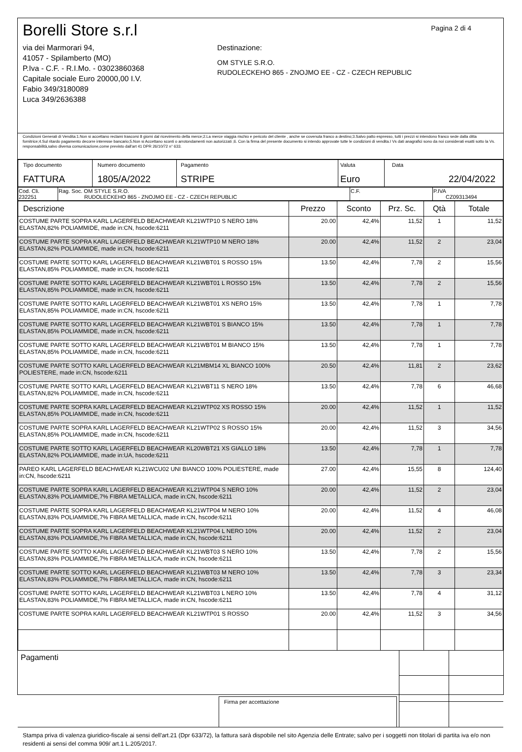Pagina 2 di 4
Borelli Store s.r.l
via dei Marmorari 94,
41057 - Spilamberto (MO)
P.Iva - C.F. - R.I.Mo. - 03023860368
Capitale sociale Euro 20000,00 I.V.
Fabio 349/3180089
Luca 349/2636388
Destinazione:
OM STYLE S.R.O.
RUDOLECKEHO 865 - ZNOJMO EE - CZ - CZECH REPUBLIC
Condizioni Generali di Vendita:1.Non si accettano reclami trascorsi 8 giorni dal ricevimento della merce;2.La merce viaggia rischio e pericolo del cliente , anche se covenuta franco a destino;3.Salvo patto espresso, tutti i prezzi si intendono franco sede dalla ditta fornitrice;4.Sul ritardo pagamento decorre interesse bancario;5.Non si Accettano sconti o arrotondamenti non autorizzati ;6. Con la firma del presente documento si intendo approvate tutte le condizioni di vendita.I Vs dati anagrafici sono da noi considerati esatti sotto la Vs. responsabilità,salvo diversa comunicazione,come previsto dall'art 41 DPR 26/10/72 n° 633.
| Tipo documento FATTURA | Numero documento 1805/A/2022 | Pagamento STRIPE | Valuta Euro | Data 22/04/2022 |
| Cod. Cli. 232251 | Rag. Soc. OM STYLE S.R.O. RUDOLECKEHO 865 - ZNOJMO EE - CZ - CZECH REPUBLIC | C.F. | P.IVA CZ09313494 |
| Descrizione | Prezzo | Sconto | Prz. Sc. | Qtà | Totale |
| --- | --- | --- | --- | --- | --- |
| COSTUME PARTE SOPRA KARL LAGERFELD BEACHWEAR KL21WTP10 S NERO 18% ELASTAN,82% POLIAMMIDE, made in:CN, hscode:6211 | 20.00 | 42,4% | 11,52 | 1 | 11,52 |
| COSTUME PARTE SOPRA KARL LAGERFELD BEACHWEAR KL21WTP10 M NERO 18% ELASTAN,82% POLIAMMIDE, made in:CN, hscode:6211 | 20.00 | 42,4% | 11,52 | 2 | 23,04 |
| COSTUME PARTE SOTTO KARL LAGERFELD BEACHWEAR KL21WBT01 S ROSSO 15% ELASTAN,85% POLIAMMIDE, made in:CN, hscode:6211 | 13.50 | 42,4% | 7,78 | 2 | 15,56 |
| COSTUME PARTE SOTTO KARL LAGERFELD BEACHWEAR KL21WBT01 L ROSSO 15% ELASTAN,85% POLIAMMIDE, made in:CN, hscode:6211 | 13.50 | 42,4% | 7,78 | 2 | 15,56 |
| COSTUME PARTE SOTTO KARL LAGERFELD BEACHWEAR KL21WBT01 XS NERO 15% ELASTAN,85% POLIAMMIDE, made in:CN, hscode:6211 | 13.50 | 42,4% | 7,78 | 1 | 7,78 |
| COSTUME PARTE SOTTO KARL LAGERFELD BEACHWEAR KL21WBT01 S BIANCO 15% ELASTAN,85% POLIAMMIDE, made in:CN, hscode:6211 | 13.50 | 42,4% | 7,78 | 1 | 7,78 |
| COSTUME PARTE SOTTO KARL LAGERFELD BEACHWEAR KL21WBT01 M BIANCO 15% ELASTAN,85% POLIAMMIDE, made in:CN, hscode:6211 | 13.50 | 42,4% | 7,78 | 1 | 7,78 |
| COSTUME PARTE SOTTO KARL LAGERFELD BEACHWEAR KL21MBM14 XL BIANCO 100% POLIESTERE, made in:CN, hscode:6211 | 20.50 | 42,4% | 11,81 | 2 | 23,62 |
| COSTUME PARTE SOTTO KARL LAGERFELD BEACHWEAR KL21WBT11 S NERO 18% ELASTAN,82% POLIAMMIDE, made in:CN, hscode:6211 | 13.50 | 42,4% | 7,78 | 6 | 46,68 |
| COSTUME PARTE SOPRA KARL LAGERFELD BEACHWEAR KL21WTP02 XS ROSSO 15% ELASTAN,85% POLIAMMIDE, made in:CN, hscode:6211 | 20.00 | 42,4% | 11,52 | 1 | 11,52 |
| COSTUME PARTE SOPRA KARL LAGERFELD BEACHWEAR KL21WTP02 S ROSSO 15% ELASTAN,85% POLIAMMIDE, made in:CN, hscode:6211 | 20.00 | 42,4% | 11,52 | 3 | 34,56 |
| COSTUME PARTE SOTTO KARL LAGERFELD BEACHWEAR KL20WBT21 XS GIALLO 18% ELASTAN,82% POLIAMMIDE, made in:UA, hscode:6211 | 13.50 | 42,4% | 7,78 | 1 | 7,78 |
| PAREO KARL LAGERFELD BEACHWEAR KL21WCU02 UNI BIANCO 100% POLIESTERE, made in:CN, hscode:6211 | 27.00 | 42,4% | 15,55 | 8 | 124,40 |
| COSTUME PARTE SOPRA KARL LAGERFELD BEACHWEAR KL21WTP04 S NERO 10% ELASTAN,83% POLIAMMIDE,7% FIBRA METALLICA, made in:CN, hscode:6211 | 20.00 | 42,4% | 11,52 | 2 | 23,04 |
| COSTUME PARTE SOPRA KARL LAGERFELD BEACHWEAR KL21WTP04 M NERO 10% ELASTAN,83% POLIAMMIDE,7% FIBRA METALLICA, made in:CN, hscode:6211 | 20.00 | 42,4% | 11,52 | 4 | 46,08 |
| COSTUME PARTE SOPRA KARL LAGERFELD BEACHWEAR KL21WTP04 L NERO 10% ELASTAN,83% POLIAMMIDE,7% FIBRA METALLICA, made in:CN, hscode:6211 | 20.00 | 42,4% | 11,52 | 2 | 23,04 |
| COSTUME PARTE SOTTO KARL LAGERFELD BEACHWEAR KL21WBT03 S NERO 10% ELASTAN,83% POLIAMMIDE,7% FIBRA METALLICA, made in:CN, hscode:6211 | 13.50 | 42,4% | 7,78 | 2 | 15,56 |
| COSTUME PARTE SOTTO KARL LAGERFELD BEACHWEAR KL21WBT03 M NERO 10% ELASTAN,83% POLIAMMIDE,7% FIBRA METALLICA, made in:CN, hscode:6211 | 13.50 | 42,4% | 7,78 | 3 | 23,34 |
| COSTUME PARTE SOTTO KARL LAGERFELD BEACHWEAR KL21WBT03 L NERO 10% ELASTAN,83% POLIAMMIDE,7% FIBRA METALLICA, made in:CN, hscode:6211 | 13.50 | 42,4% | 7,78 | 4 | 31,12 |
| COSTUME PARTE SOPRA KARL LAGERFELD BEACHWEAR KL21WTP01 S ROSSO | 20.00 | 42,4% | 11,52 | 3 | 34,56 |
Pagamenti
Firma per accettazione
Stampa priva di valenza giuridico-fiscale ai sensi dell'art.21 (Dpr 633/72), la fattura sarà dispobile nel sito Agenzia delle Entrate; salvo per i soggetti non titolari di partita iva e/o non residenti ai sensi del comma 909/ art.1 L.205/2017.